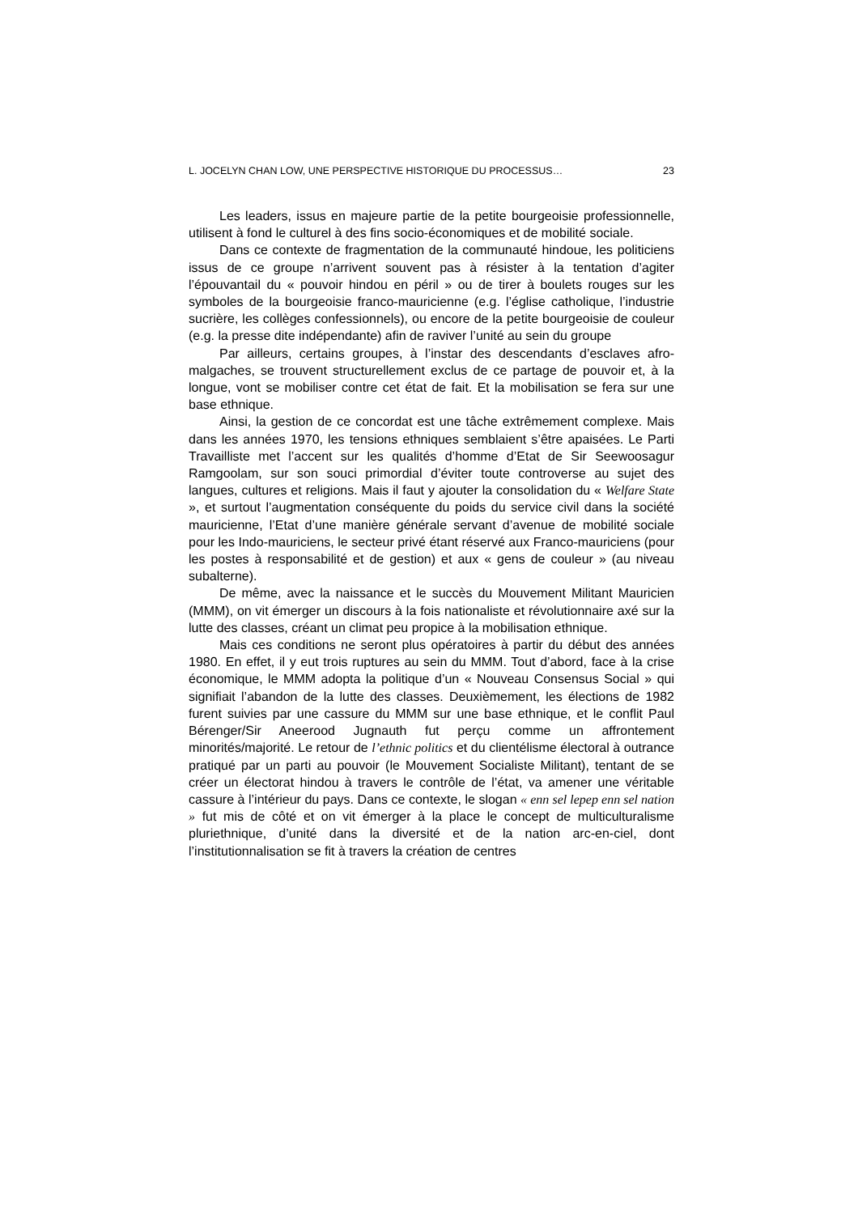L. JOCELYN CHAN LOW, UNE PERSPECTIVE HISTORIQUE DU PROCESSUS… 23
Les leaders, issus en majeure partie de la petite bourgeoisie professionnelle, utilisent à fond le culturel à des fins socio-économiques et de mobilité sociale.
Dans ce contexte de fragmentation de la communauté hindoue, les politiciens issus de ce groupe n’arrivent souvent pas à résister à la tentation d’agiter l’épouvantail du « pouvoir hindou en péril » ou de tirer à boulets rouges sur les symboles de la bourgeoisie franco-mauricienne (e.g. l’église catholique, l’industrie sucrière, les collèges confessionnels), ou encore de la petite bourgeoisie de couleur (e.g. la presse dite indépendante) afin de raviver l’unité au sein du groupe
Par ailleurs, certains groupes, à l’instar des descendants d’esclaves afro-malgaches, se trouvent structurellement exclus de ce partage de pouvoir et, à la longue, vont se mobiliser contre cet état de fait. Et la mobilisation se fera sur une base ethnique.
Ainsi, la gestion de ce concordat est une tâche extrêmement complexe. Mais dans les années 1970, les tensions ethniques semblaient s’être apaisées. Le Parti Travailliste met l’accent sur les qualités d’homme d’Etat de Sir Seewoosagur Ramgoolam, sur son souci primordial d’éviter toute controverse au sujet des langues, cultures et religions. Mais il faut y ajouter la consolidation du « Welfare State », et surtout l’augmentation conséquente du poids du service civil dans la société mauricienne, l’Etat d’une manière générale servant d’avenue de mobilité sociale pour les Indo-mauriciens, le secteur privé étant réservé aux Franco-mauriciens (pour les postes à responsabilité et de gestion) et aux « gens de couleur » (au niveau subalterne).
De même, avec la naissance et le succès du Mouvement Militant Mauricien (MMM), on vit émerger un discours à la fois nationaliste et révolutionnaire axé sur la lutte des classes, créant un climat peu propice à la mobilisation ethnique.
Mais ces conditions ne seront plus opératoires à partir du début des années 1980. En effet, il y eut trois ruptures au sein du MMM. Tout d’abord, face à la crise économique, le MMM adopta la politique d’un « Nouveau Consensus Social » qui signifiait l’abandon de la lutte des classes. Deuxièmement, les élections de 1982 furent suivies par une cassure du MMM sur une base ethnique, et le conflit Paul Bérenger/Sir Aneerood Jugnauth fut perçu comme un affrontement minorités/majorité. Le retour de l’ethnic politics et du clientélisme électoral à outrance pratiqué par un parti au pouvoir (le Mouvement Socialiste Militant), tentant de se créer un électorat hindou à travers le contrôle de l’état, va amener une véritable cassure à l’intérieur du pays. Dans ce contexte, le slogan « enn sel lepep enn sel nation » fut mis de côté et on vit émerger à la place le concept de multiculturalisme pluriethnique, d’unité dans la diversité et de la nation arc-en-ciel, dont l’institutionnalisation se fit à travers la création de centres